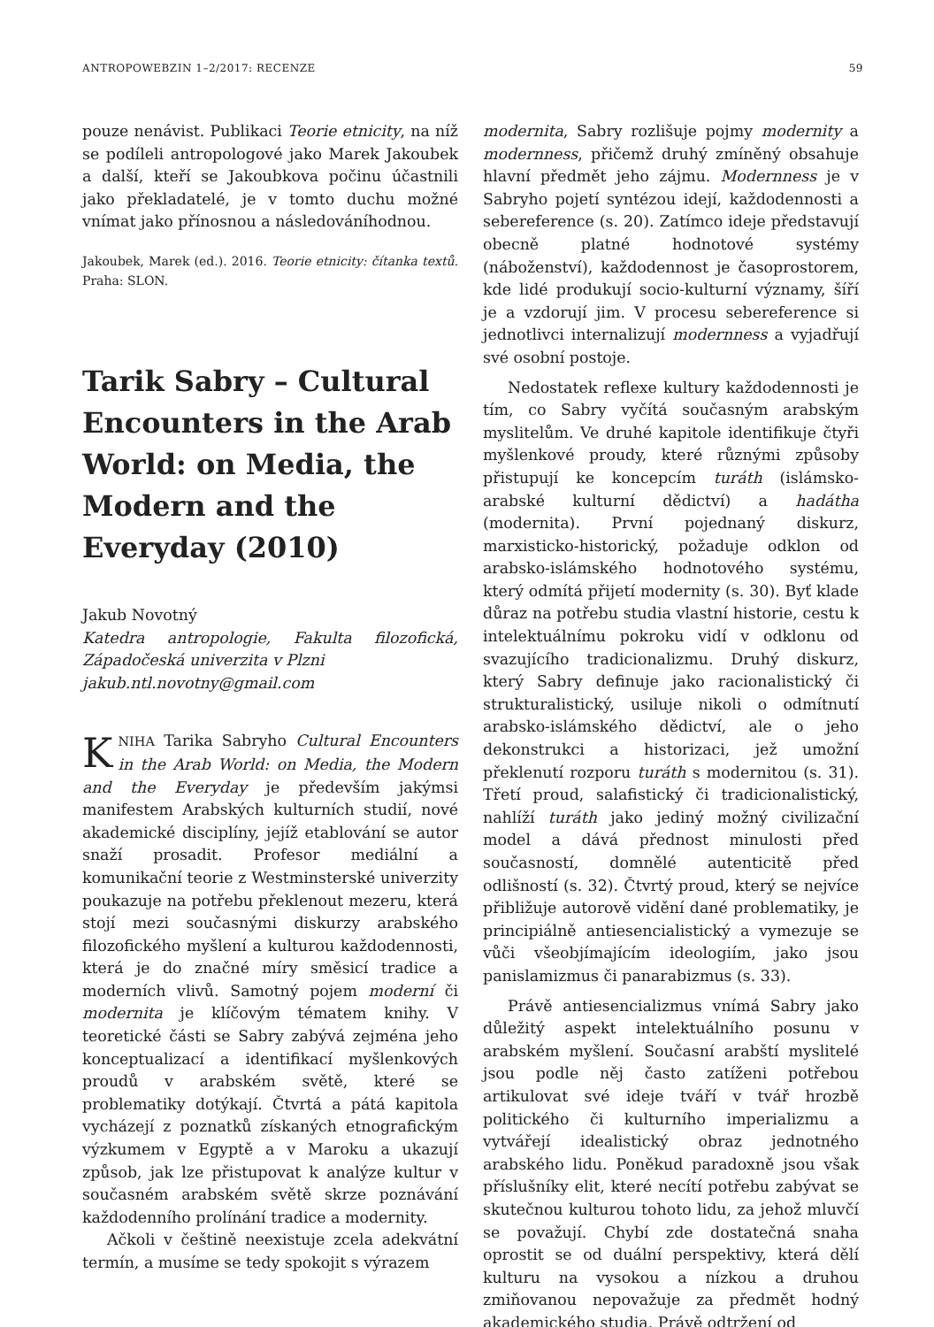ANTROPOWEBZIN 1–2/2017: RECENZE 59
pouze nenávist. Publikaci Teorie etnicity, na níž se podíleli antropologové jako Marek Jakoubek a další, kteří se Jakoubkova počinu účastnili jako překladatelé, je v tomto duchu možné vnímat jako přínosnou a následováníhodnou.
Jakoubek, Marek (ed.). 2016. Teorie etnicity: čítanka textů. Praha: SLON.
Tarik Sabry – Cultural Encounters in the Arab World: on Media, the Modern and the Everyday (2010)
Jakub Novotný
Katedra antropologie, Fakulta filozofická, Západočeská univerzita v Plzni
jakub.ntl.novotny@gmail.com
KNIHA Tarika Sabryho Cultural Encounters in the Arab World: on Media, the Modern and the Everyday je především jakýmsi manifestem Arabských kulturních studií, nové akademické disciplíny, jejíž etablování se autor snaží prosadit. Profesor mediální a komunikační teorie z Westminsterské univerzity poukazuje na potřebu překlenout mezeru, která stojí mezi současnými diskurzy arabského filozofického myšlení a kulturou každodennosti, která je do značné míry směsicí tradice a moderních vlivů. Samotný pojem moderní či modernita je klíčovým tématem knihy. V teoretické části se Sabry zabývá zejména jeho konceptualizací a identifikací myšlenkových proudů v arabském světě, které se problematiky dotýkají. Čtvrtá a pátá kapitola vycházejí z poznatků získaných etnografickým výzkumem v Egyptě a v Maroku a ukazují způsob, jak lze přistupovat k analýze kultur v současném arabském světě skrze poznávání každodenního prolínání tradice a modernity.
Ačkoli v češtině neexistuje zcela adekvátní termín, a musíme se tedy spokojit s výrazem
modernita, Sabry rozlišuje pojmy modernity a modernness, přičemž druhý zmíněný obsahuje hlavní předmět jeho zájmu. Modernness je v Sabryho pojetí syntézou idejí, každodennosti a sebereference (s. 20). Zatímco ideje představují obecně platné hodnotové systémy (náboženství), každodennost je časoprostorem, kde lidé produkují socio-kulturní významy, šíří je a vzdorují jim. V procesu sebereference si jednotlivci internalizují modernness a vyjadřují své osobní postoje.
Nedostatek reflexe kultury každodennosti je tím, co Sabry vyčítá současným arabským myslitelům. Ve druhé kapitole identifikuje čtyři myšlenkové proudy, které různými způsoby přistupují ke koncepcím turáth (islámsko-arabské kulturní dědictví) a hadátha (modernita). První pojednaný diskurz, marxisticko-historický, požaduje odklon od arabsko-islámského hodnotového systému, který odmítá přijetí modernity (s. 30). Byť klade důraz na potřebu studia vlastní historie, cestu k intelektuálnímu pokroku vidí v odklonu od svazujícího tradicionalizmu. Druhý diskurz, který Sabry definuje jako racionalistický či strukturalistický, usiluje nikoli o odmítnutí arabsko-islámského dědictví, ale o jeho dekonstrukci a historizaci, jež umožní překlenutí rozporu turáth s modernitou (s. 31). Třetí proud, salafistický či tradicionalistický, nahlíží turáth jako jediný možný civilizační model a dává přednost minulosti před současností, domnělé autenticitě před odlišností (s. 32). Čtvrtý proud, který se nejvíce přibližuje autorově vidění dané problematiky, je principiálně antiesencialistický a vymezuje se vůči všeobjímajícím ideologiím, jako jsou panislamizmus či panarabizmus (s. 33).
Právě antiesencializmus vnímá Sabry jako důležitý aspekt intelektuálního posunu v arabském myšlení. Současní arabští myslitelé jsou podle něj často zatíženi potřebou artikulovat své ideje tváří v tvář hrozbě politického či kulturního imperializmu a vytvářejí idealistický obraz jednotného arabského lidu. Poněkud paradoxně jsou však příslušníky elit, které necítí potřebu zabývat se skutečnou kulturou tohoto lidu, za jehož mluvčí se považují. Chybí zde dostatečná snaha oprostit se od duální perspektivy, která dělí kulturu na vysokou a nízkou a druhou zmiňovanou nepovažuje za předmět hodný akademického studia. Právě odtržení od